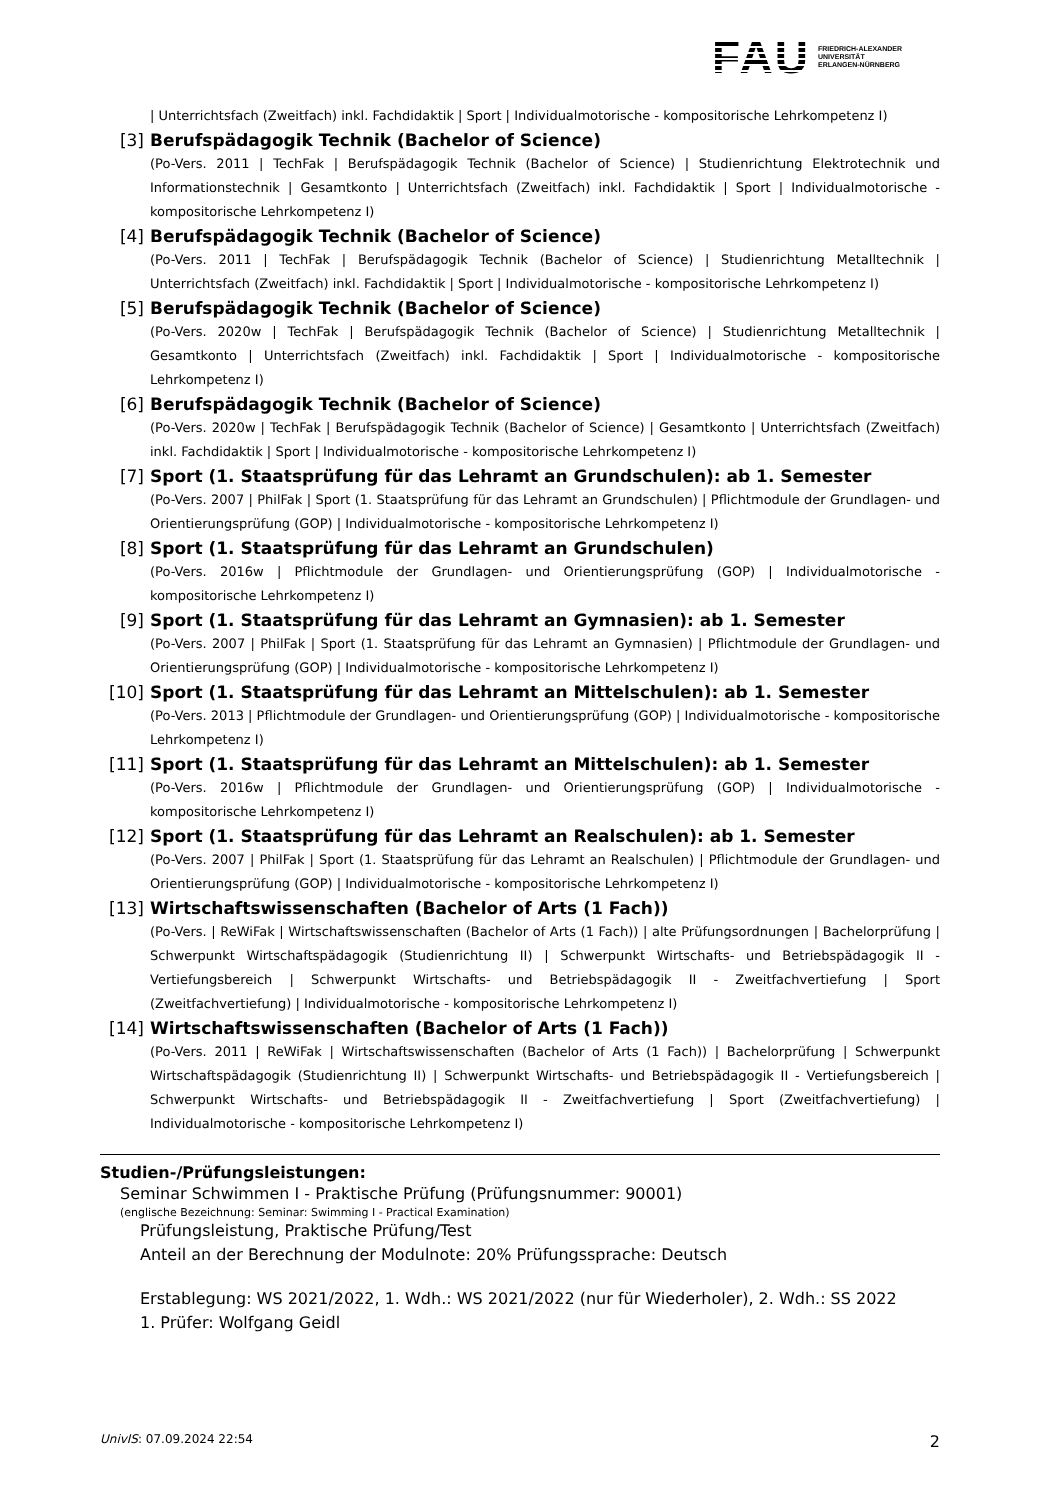FAU
FRIEDRICH-ALEXANDER
UNIVERSITÄT
ERLANGEN-NÜRNBERG
| Unterrichtsfach (Zweitfach) inkl. Fachdidaktik | Sport | Individualmotorische - kompositorische Lehrkompetenz I)
[3] Berufspädagogik Technik (Bachelor of Science)
(Po-Vers. 2011 | TechFak | Berufspädagogik Technik (Bachelor of Science) | Studienrichtung Elektrotechnik und Informationstechnik | Gesamtkonto | Unterrichtsfach (Zweitfach) inkl. Fachdidaktik | Sport | Individualmotorische - kompositorische Lehrkompetenz I)
[4] Berufspädagogik Technik (Bachelor of Science)
(Po-Vers. 2011 | TechFak | Berufspädagogik Technik (Bachelor of Science) | Studienrichtung Metalltechnik | Unterrichtsfach (Zweitfach) inkl. Fachdidaktik | Sport | Individualmotorische - kompositorische Lehrkompetenz I)
[5] Berufspädagogik Technik (Bachelor of Science)
(Po-Vers. 2020w | TechFak | Berufspädagogik Technik (Bachelor of Science) | Studienrichtung Metalltechnik | Gesamtkonto | Unterrichtsfach (Zweitfach) inkl. Fachdidaktik | Sport | Individualmotorische - kompositorische Lehrkompetenz I)
[6] Berufspädagogik Technik (Bachelor of Science)
(Po-Vers. 2020w | TechFak | Berufspädagogik Technik (Bachelor of Science) | Gesamtkonto | Unterrichtsfach (Zweitfach) inkl. Fachdidaktik | Sport | Individualmotorische - kompositorische Lehrkompetenz I)
[7] Sport (1. Staatsprüfung für das Lehramt an Grundschulen): ab 1. Semester
(Po-Vers. 2007 | PhilFak | Sport (1. Staatsprüfung für das Lehramt an Grundschulen) | Pflichtmodule der Grundlagen- und Orientierungsprüfung (GOP) | Individualmotorische - kompositorische Lehrkompetenz I)
[8] Sport (1. Staatsprüfung für das Lehramt an Grundschulen)
(Po-Vers. 2016w | Pflichtmodule der Grundlagen- und Orientierungsprüfung (GOP) | Individualmotorische - kompositorische Lehrkompetenz I)
[9] Sport (1. Staatsprüfung für das Lehramt an Gymnasien): ab 1. Semester
(Po-Vers. 2007 | PhilFak | Sport (1. Staatsprüfung für das Lehramt an Gymnasien) | Pflichtmodule der Grundlagen- und Orientierungsprüfung (GOP) | Individualmotorische - kompositorische Lehrkompetenz I)
[10] Sport (1. Staatsprüfung für das Lehramt an Mittelschulen): ab 1. Semester
(Po-Vers. 2013 | Pflichtmodule der Grundlagen- und Orientierungsprüfung (GOP) | Individualmotorische - kompositorische Lehrkompetenz I)
[11] Sport (1. Staatsprüfung für das Lehramt an Mittelschulen): ab 1. Semester
(Po-Vers. 2016w | Pflichtmodule der Grundlagen- und Orientierungsprüfung (GOP) | Individualmotorische - kompositorische Lehrkompetenz I)
[12] Sport (1. Staatsprüfung für das Lehramt an Realschulen): ab 1. Semester
(Po-Vers. 2007 | PhilFak | Sport (1. Staatsprüfung für das Lehramt an Realschulen) | Pflichtmodule der Grundlagen- und Orientierungsprüfung (GOP) | Individualmotorische - kompositorische Lehrkompetenz I)
[13] Wirtschaftswissenschaften (Bachelor of Arts (1 Fach))
(Po-Vers. | ReWiFak | Wirtschaftswissenschaften (Bachelor of Arts (1 Fach)) | alte Prüfungsordnungen | Bachelorprüfung | Schwerpunkt Wirtschaftspädagogik (Studienrichtung II) | Schwerpunkt Wirtschafts- und Betriebspädagogik II - Vertiefungsbereich | Schwerpunkt Wirtschafts- und Betriebspädagogik II - Zweitfachvertiefung | Sport (Zweitfachvertiefung) | Individualmotorische - kompositorische Lehrkompetenz I)
[14] Wirtschaftswissenschaften (Bachelor of Arts (1 Fach))
(Po-Vers. 2011 | ReWiFak | Wirtschaftswissenschaften (Bachelor of Arts (1 Fach)) | Bachelorprüfung | Schwerpunkt Wirtschaftspädagogik (Studienrichtung II) | Schwerpunkt Wirtschafts- und Betriebspädagogik II - Vertiefungsbereich | Schwerpunkt Wirtschafts- und Betriebspädagogik II - Zweitfachvertiefung | Sport (Zweitfachvertiefung) | Individualmotorische - kompositorische Lehrkompetenz I)
Studien-/Prüfungsleistungen:
Seminar Schwimmen I - Praktische Prüfung (Prüfungsnummer: 90001)
(englische Bezeichnung: Seminar: Swimming I - Practical Examination)
Prüfungsleistung, Praktische Prüfung/Test
Anteil an der Berechnung der Modulnote: 20% Prüfungssprache: Deutsch
Erstablegung: WS 2021/2022, 1. Wdh.: WS 2021/2022 (nur für Wiederholer), 2. Wdh.: SS 2022
1. Prüfer: Wolfgang Geidl
UnivIS: 07.09.2024 22:54 2